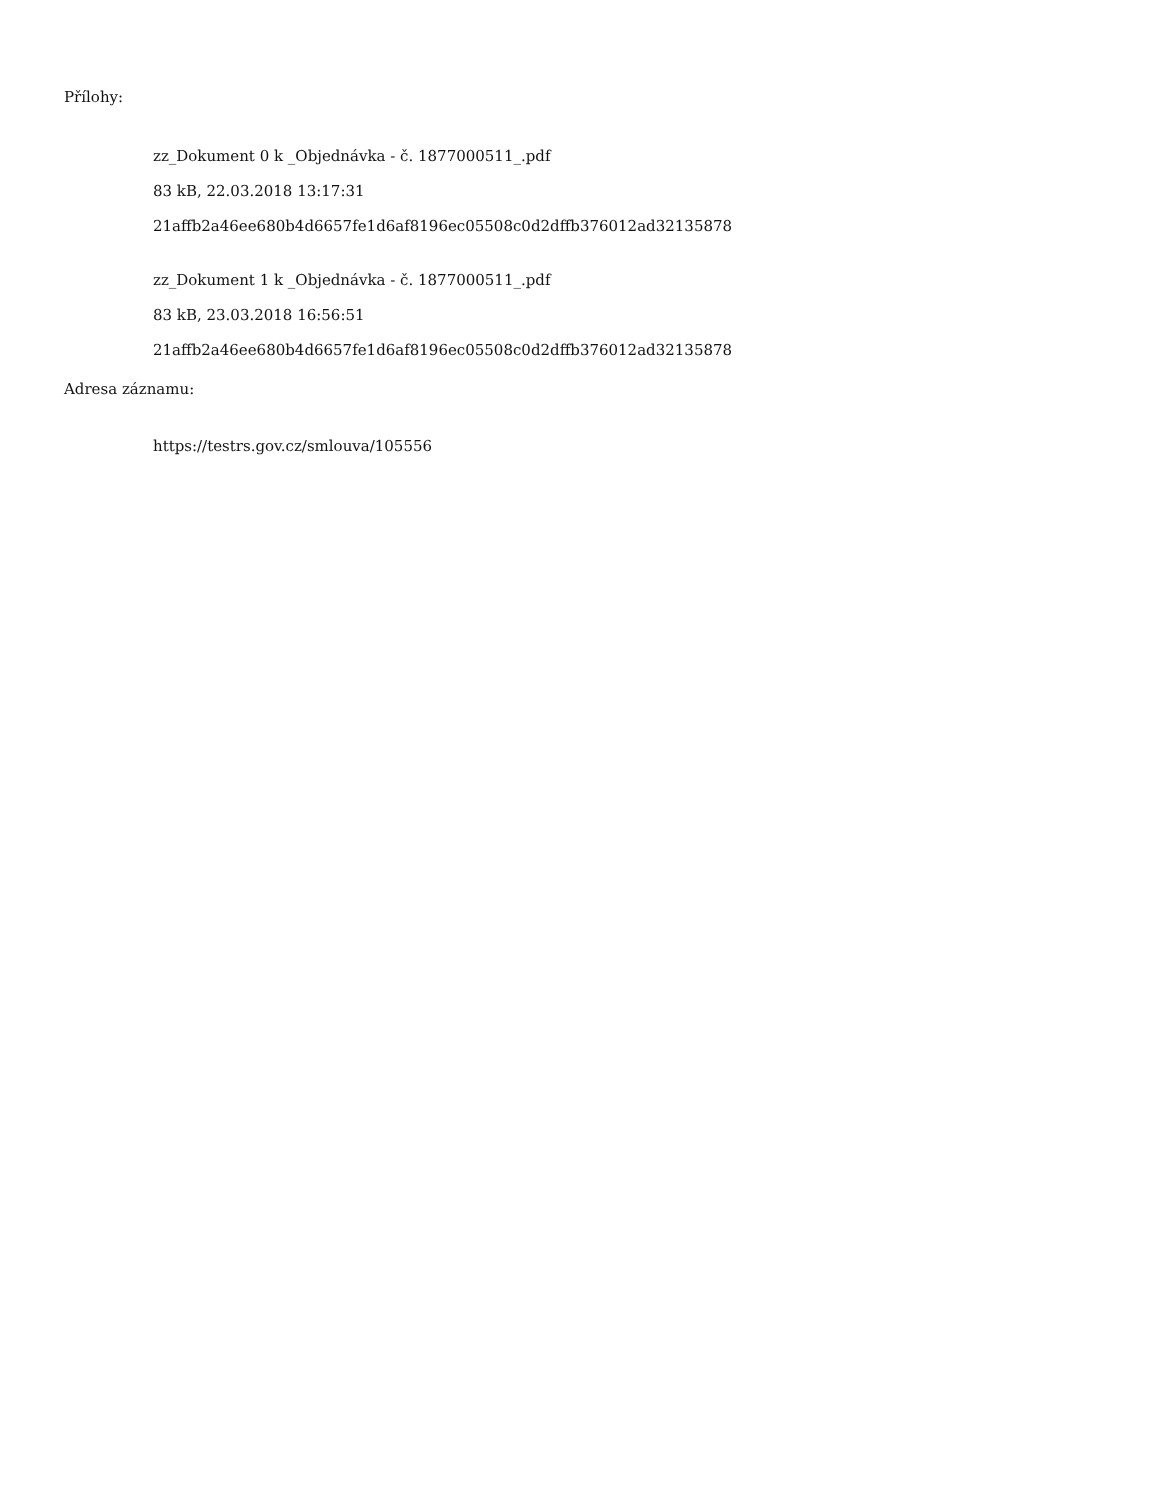Přílohy:
zz_Dokument 0 k _Objednávka - č. 1877000511_.pdf
83 kB, 22.03.2018 13:17:31
21affb2a46ee680b4d6657fe1d6af8196ec05508c0d2dffb376012ad32135878
zz_Dokument 1 k _Objednávka - č. 1877000511_.pdf
83 kB, 23.03.2018 16:56:51
21affb2a46ee680b4d6657fe1d6af8196ec05508c0d2dffb376012ad32135878
Adresa záznamu:
https://testrs.gov.cz/smlouva/105556